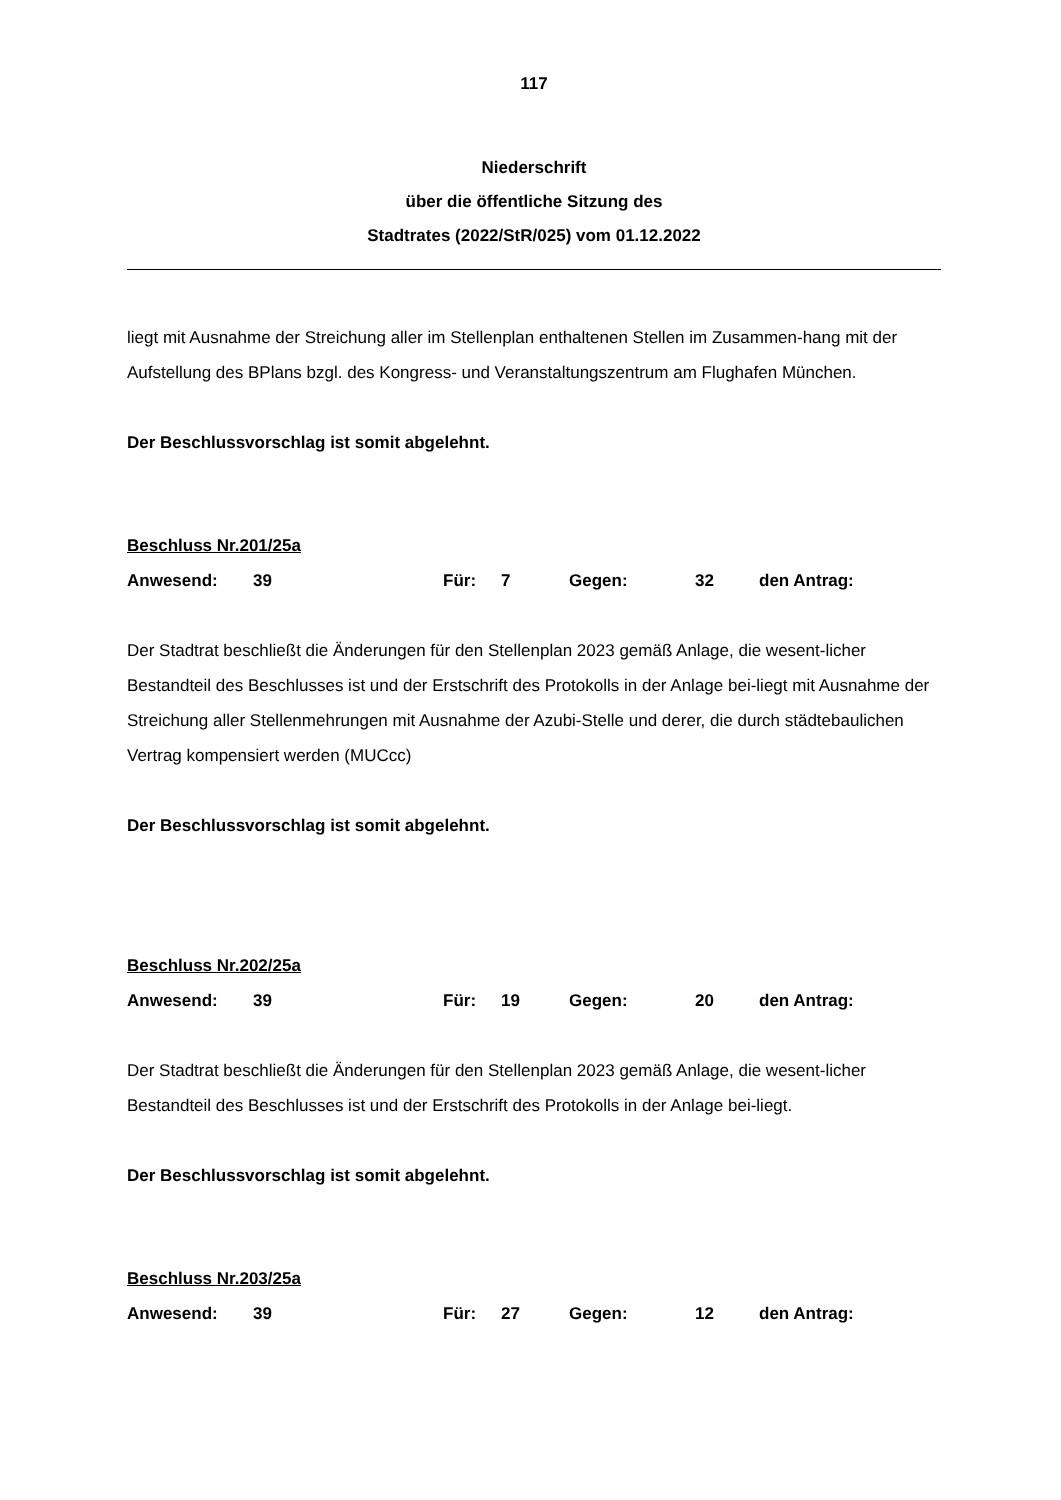117
Niederschrift
über die öffentliche Sitzung des
Stadtrates (2022/StR/025) vom 01.12.2022
liegt mit Ausnahme der Streichung aller im Stellenplan enthaltenen Stellen im Zusammen-hang mit der Aufstellung des BPlans bzgl. des Kongress- und Veranstaltungszentrum am Flughafen München.
Der Beschlussvorschlag ist somit abgelehnt.
Beschluss Nr.201/25a
Anwesend: 39 Für: 7 Gegen: 32 den Antrag:
Der Stadtrat beschließt die Änderungen für den Stellenplan 2023 gemäß Anlage, die wesent-licher Bestandteil des Beschlusses ist und der Erstschrift des Protokolls in der Anlage bei-liegt mit Ausnahme der Streichung aller Stellenmehrungen mit Ausnahme der Azubi-Stelle und derer, die durch städtebaulichen Vertrag kompensiert werden (MUCcc)
Der Beschlussvorschlag ist somit abgelehnt.
Beschluss Nr.202/25a
Anwesend: 39 Für: 19 Gegen: 20 den Antrag:
Der Stadtrat beschließt die Änderungen für den Stellenplan 2023 gemäß Anlage, die wesent-licher Bestandteil des Beschlusses ist und der Erstschrift des Protokolls in der Anlage bei-liegt.
Der Beschlussvorschlag ist somit abgelehnt.
Beschluss Nr.203/25a
Anwesend: 39 Für: 27 Gegen: 12 den Antrag: